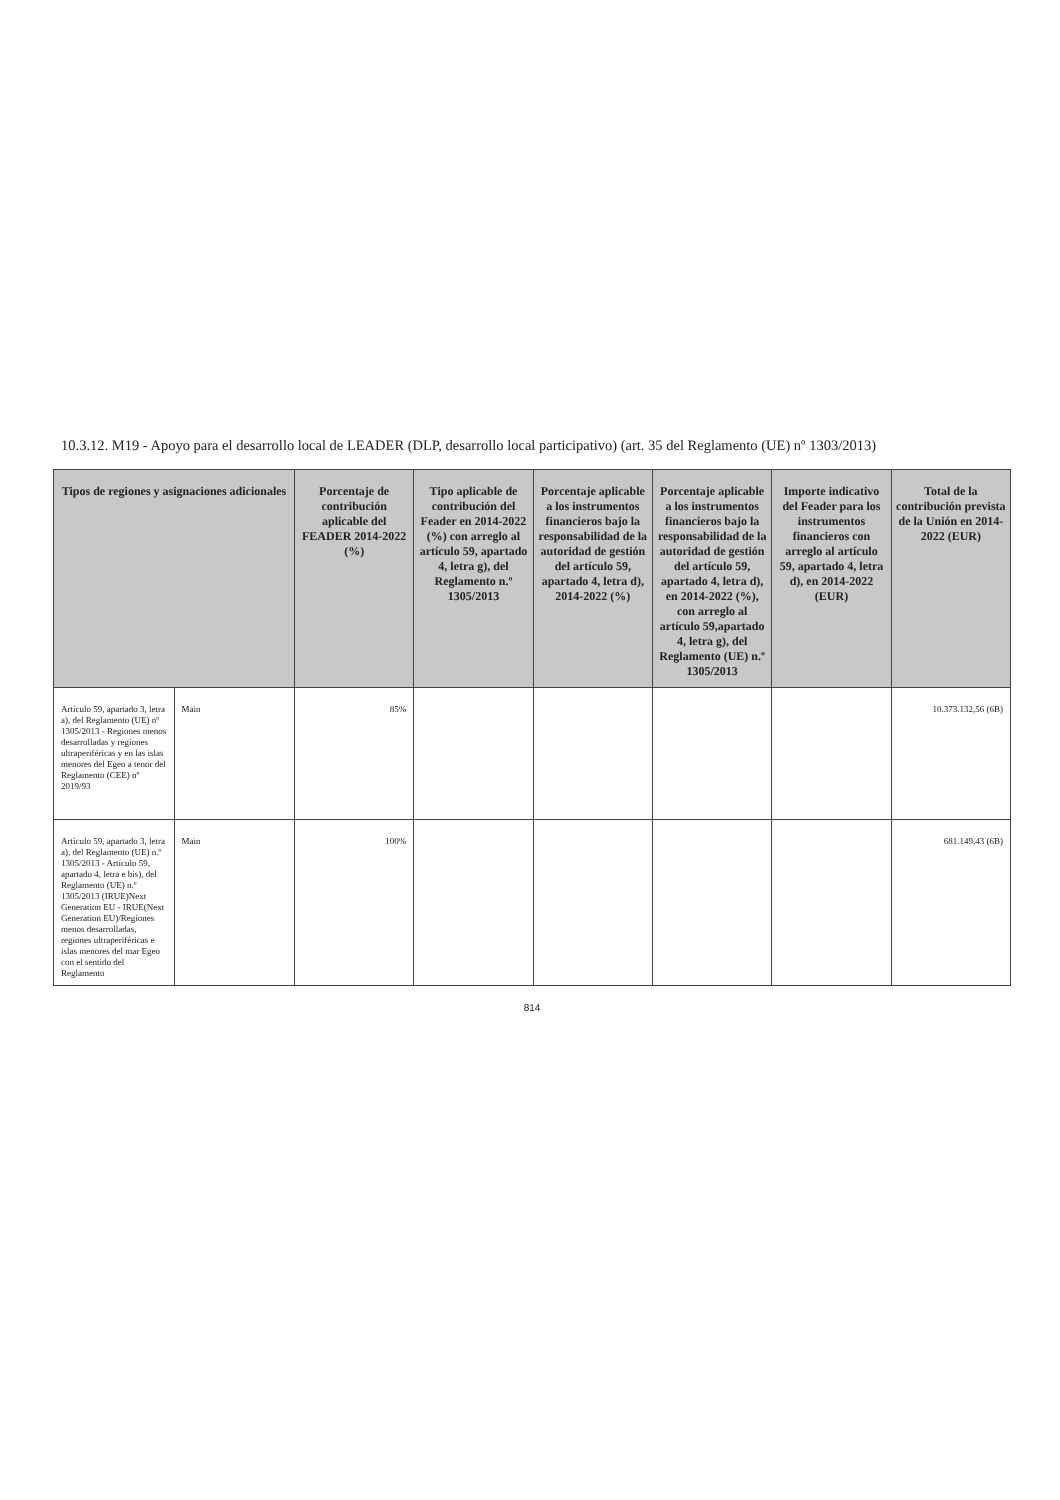10.3.12. M19 - Apoyo para el desarrollo local de LEADER (DLP, desarrollo local participativo) (art. 35 del Reglamento (UE) nº 1303/2013)
| Tipos de regiones y asignaciones adicionales | | Porcentaje de contribución aplicable del FEADER 2014-2022 (%) | Tipo aplicable de contribución del Feader en 2014-2022 (%) con arreglo al artículo 59, apartado 4, letra g), del Reglamento n.º 1305/2013 | Porcentaje aplicable a los instrumentos financieros bajo la responsabilidad de la autoridad de gestión del artículo 59, apartado 4, letra d), 2014-2022 (%) | Porcentaje aplicable a los instrumentos financieros bajo la responsabilidad de la autoridad de gestión del artículo 59, apartado 4, letra d), en 2014-2022 (%), con arreglo al artículo 59,apartado 4, letra g), del Reglamento (UE) n.º 1305/2013 | Importe indicativo del Feader para los instrumentos financieros con arreglo al artículo 59, apartado 4, letra d), en 2014-2022 (EUR) | Total de la contribución prevista de la Unión en 2014-2022 (EUR) |
| --- | --- | --- | --- | --- | --- | --- | --- |
| Artículo 59, apartado 3, letra a), del Reglamento (UE) nº 1305/2013 - Regiones menos desarrolladas y regiones ultraperiféricas y en las islas menores del Egeo a tenor del Reglamento (CEE) nº 2019/93 | Main | 85% | | | | | 10.373.132,56 (6B) |
| Artículo 59, apartado 3, letra a), del Reglamento (UE) n.º 1305/2013 - Artículo 59, apartado 4, letra e bis), del Reglamento (UE) n.º 1305/2013 (IRUE)Next Generation EU - IRUE(Next Generation EU)/Regiones menos desarrolladas, regiones ultraperiféricas e islas menores del mar Egeo con el sentido del Reglamento | Main | 100% | | | | | 681.149,43 (6B) |
814